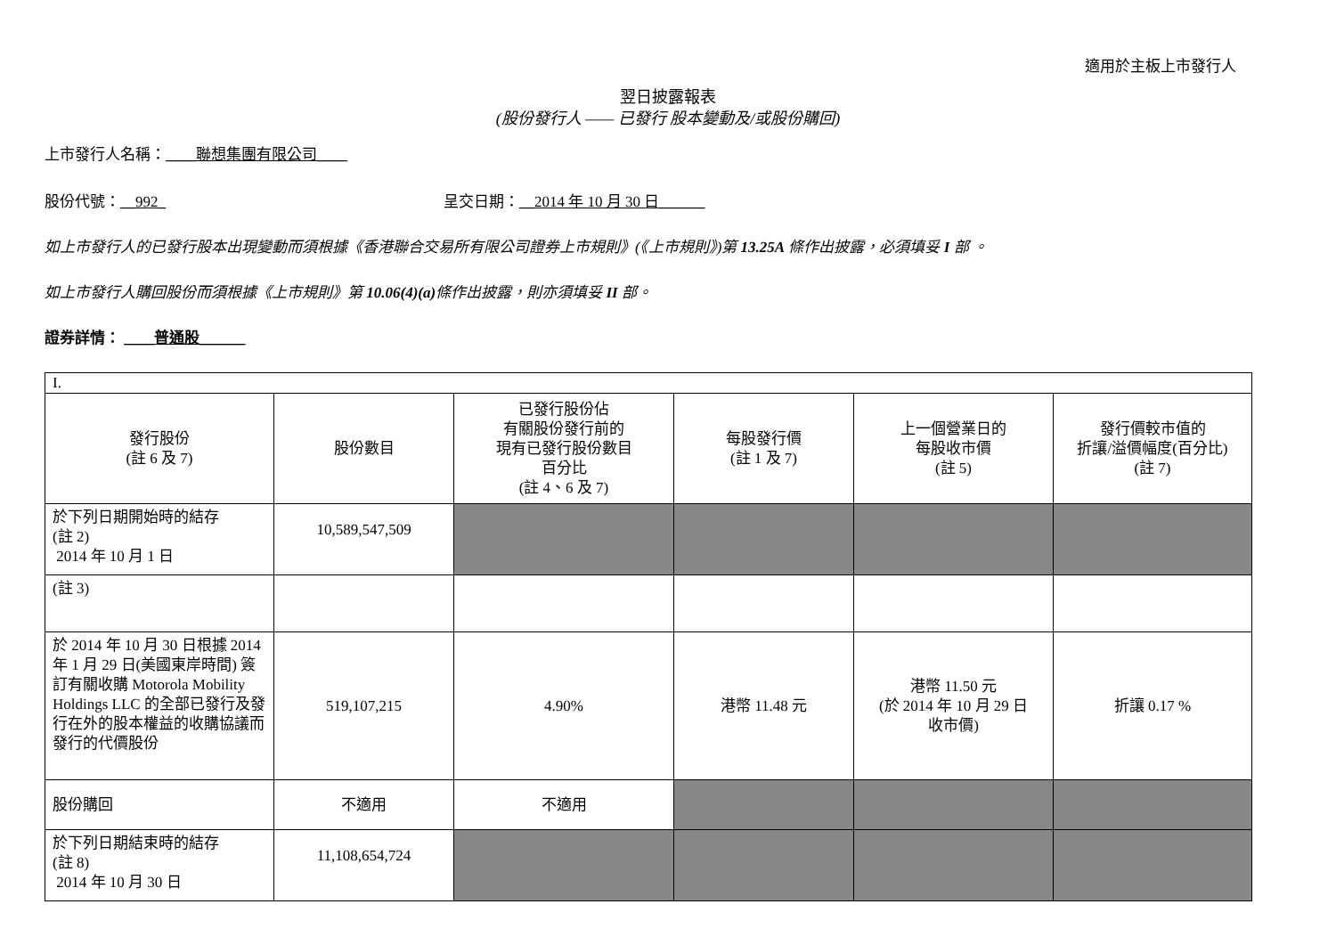適用於主板上市發行人
翌日披露報表
(股份發行人 —— 已發行 股本變動及/或股份購回)
上市發行人名稱：____聯想集團有限公司____
股份代號：__992_ 呈交日期：__2014 年 10 月 30 日______
如上市發行人的已發行股本出現變動而須根據《香港聯合交易所有限公司證券上市規則》(《上市規則》)第 13.25A 條作出披露，必須填妥 I 部 。
如上市發行人購回股份而須根據《上市規則》第 10.06(4)(a) 條作出披露，則亦須填妥 II 部。
證券詳情： ____普通股______
| I. | | | | | |
| 發行股份 (註 6 及 7) | 股份數目 | 已發行股份佔 有關股份發行前的 現有已發行股份數目 百分比 (註 4、6 及 7) | 每股發行價 (註 1 及 7) | 上一個營業日的 每股收市價 (註 5) | 發行價較市值的 折讓/溢價幅度(百分比) (註 7) |
| 於下列日期開始時的結存 (註 2) 2014 年 10 月 1 日 | 10,589,547,509 | | | | |
| (註 3) | | | | | |
| 於 2014 年 10 月 30 日根據 2014 年 1 月 29 日(美國東岸時間) 簽訂有關收購 Motorola Mobility Holdings LLC 的全部已發行及發行在外的股本權益的收購協議而發行的代價股份 | 519,107,215 | 4.90% | 港幣 11.48 元 | 港幣 11.50 元 (於 2014 年 10 月 29 日 收市價) | 折讓 0.17 % |
| 股份購回 | 不適用 | 不適用 | | | |
| 於下列日期結束時的結存 (註 8) 2014 年 10 月 30 日 | 11,108,654,724 | | | | |